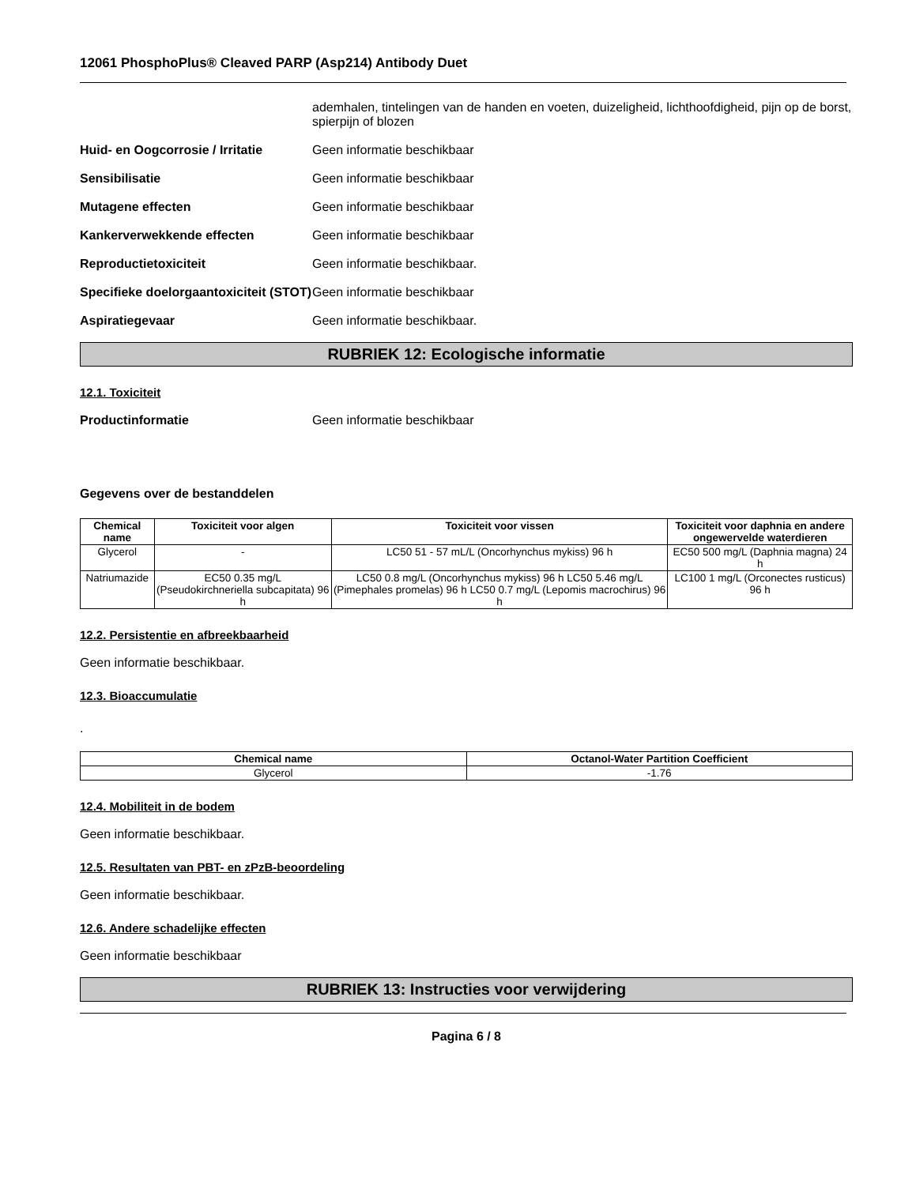12061 PhosphoPlus® Cleaved PARP (Asp214) Antibody Duet
ademhalen, tintelingen van de handen en voeten, duizeligheid, lichthoofdigheid, pijn op de borst, spierpijn of blozen
Huid- en Oogcorrosie / Irritatie
Geen informatie beschikbaar
Sensibilisatie Geen informatie beschikbaar
Mutagene effecten Geen informatie beschikbaar
Kankerverwekkende effecten Geen informatie beschikbaar
Reproductietoxiciteit Geen informatie beschikbaar.
Specifieke doelorgaantoxiciteit (STOT)
Geen informatie beschikbaar
Aspiratiegevaar Geen informatie beschikbaar.
RUBRIEK 12: Ecologische informatie
12.1. Toxiciteit
Productinformatie Geen informatie beschikbaar
Gegevens over de bestanddelen
| Chemical name | Toxiciteit voor algen | Toxiciteit voor vissen | Toxiciteit voor daphnia en andere ongewervelde waterdieren |
| --- | --- | --- | --- |
| Glycerol | - | LC50 51 - 57 mL/L (Oncorhynchus mykiss) 96 h | EC50 500 mg/L (Daphnia magna) 24 h |
| Natriumazide | EC50 0.35 mg/L (Pseudokirchneriella subcapitata) 96 h | LC50 0.8 mg/L (Oncorhynchus mykiss) 96 h LC50 5.46 mg/L (Pimephales promelas) 96 h LC50 0.7 mg/L (Lepomis macrochirus) 96 h | LC100 1 mg/L (Orconectes rusticus) 96 h |
12.2. Persistentie en afbreekbaarheid
Geen informatie beschikbaar.
12.3. Bioaccumulatie
.
| Chemical name | Octanol-Water Partition Coefficient |
| --- | --- |
| Glycerol | -1.76 |
12.4. Mobiliteit in de bodem
Geen informatie beschikbaar.
12.5. Resultaten van PBT- en zPzB-beoordeling
Geen informatie beschikbaar.
12.6. Andere schadelijke effecten
Geen informatie beschikbaar
RUBRIEK 13: Instructies voor verwijdering
Pagina 6 / 8